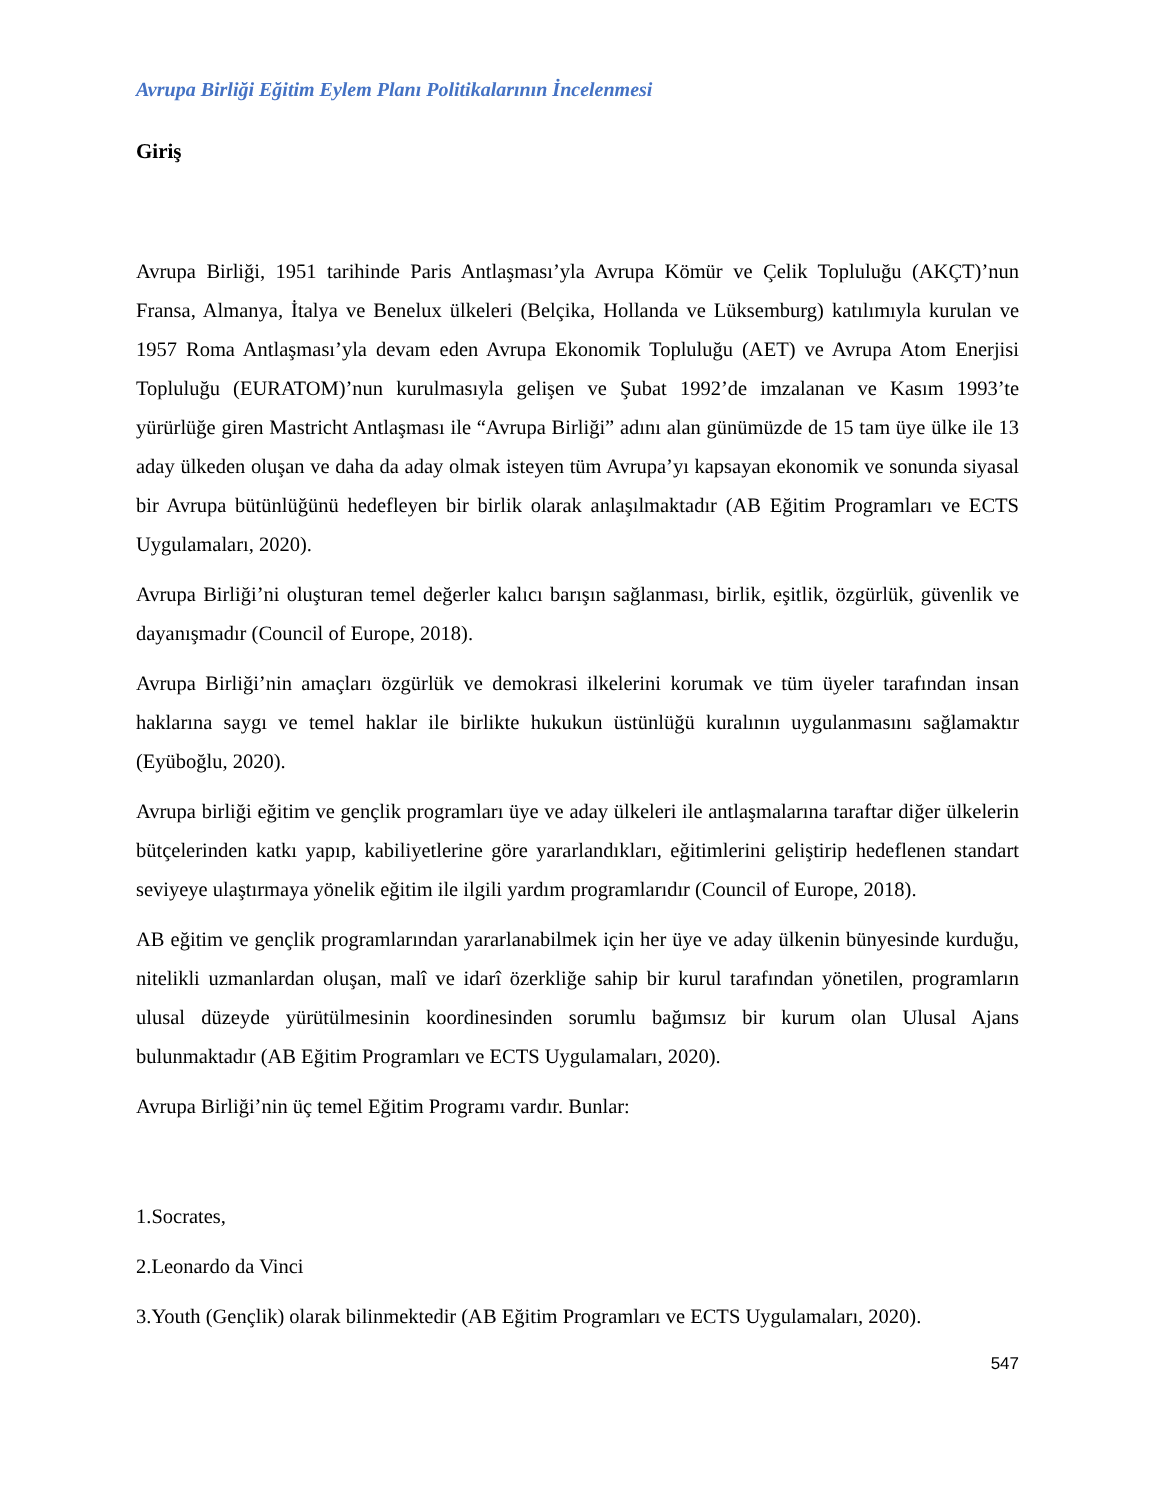Avrupa Birliği Eğitim Eylem Planı Politikalarının İncelenmesi
Giriş
Avrupa Birliği, 1951 tarihinde Paris Antlaşması’yla Avrupa Kömür ve Çelik Topluluğu (AKÇT)’nun Fransa, Almanya, İtalya ve Benelux ülkeleri (Belçika, Hollanda ve Lüksemburg) katılımıyla kurulan ve 1957 Roma Antlaşması’yla devam eden Avrupa Ekonomik Topluluğu (AET) ve Avrupa Atom Enerjisi Topluluğu (EURATOM)’nun kurulmasıyla gelişen ve Şubat 1992’de imzalanan ve Kasım 1993’te yürürlüğe giren Mastricht Antlaşması ile “Avrupa Birliği” adını alan günümüzde de 15 tam üye ülke ile 13 aday ülkeden oluşan ve daha da aday olmak isteyen tüm Avrupa’yı kapsayan ekonomik ve sonunda siyasal bir Avrupa bütünlüğünü hedefleyen bir birlik olarak anlaşılmaktadır (AB Eğitim Programları ve ECTS Uygulamaları, 2020).
Avrupa Birliği’ni oluşturan temel değerler kalıcı barışın sağlanması, birlik, eşitlik, özgürlük, güvenlik ve dayanışmadır (Council of Europe, 2018).
Avrupa Birliği’nin amaçları özgürlük ve demokrasi ilkelerini korumak ve tüm üyeler tarafından insan haklarına saygı ve temel haklar ile birlikte hukukun üstünlüğü kuralının uygulanmasını sağlamaktır (Eyüboğlu, 2020).
Avrupa birliği eğitim ve gençlik programları üye ve aday ülkeleri ile antlaşmalarına taraftar diğer ülkelerin bütçelerinden katkı yapıp, kabiliyetlerine göre yararlandıkları, eğitimlerini geliştirip hedeflenen standart seviyeye ulaştırmaya yönelik eğitim ile ilgili yardım programlarıdır (Council of Europe, 2018).
AB eğitim ve gençlik programlarından yararlanabilmek için her üye ve aday ülkenin bünyesinde kurduğu, nitelikli uzmanlardan oluşan, malî ve idarî özerkliğe sahip bir kurul tarafından yönetilen, programların ulusal düzeyde yürütülmesinin koordinesinden sorumlu bağımsız bir kurum olan Ulusal Ajans bulunmaktadır (AB Eğitim Programları ve ECTS Uygulamaları, 2020).
Avrupa Birliği’nin üç temel Eğitim Programı vardır. Bunlar:
1.Socrates,
2.Leonardo da Vinci
3.Youth (Gençlik) olarak bilinmektedir (AB Eğitim Programları ve ECTS Uygulamaları, 2020).
547